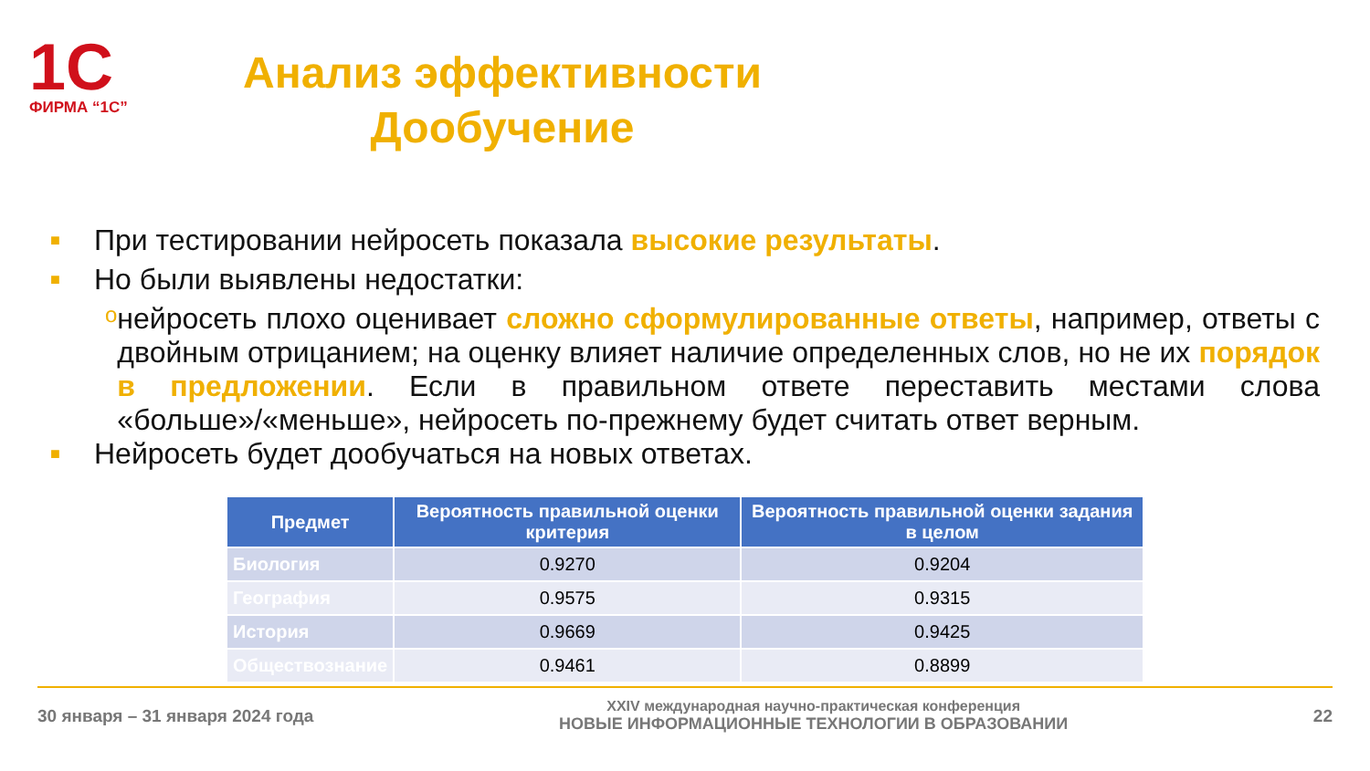1С
ФИРМА “1С”
Анализ эффективности Дообучение
■ При тестировании нейросеть показала высокие результаты.
■ Но были выявлены недостатки:
oнейросеть плохо оценивает сложно сформулированные ответы, например, ответы с двойным отрицанием; на оценку влияет наличие определенных слов, но не их порядок в предложении. Если в правильном ответе переставить местами слова «больше»/«меньше», нейросеть по-прежнему будет считать ответ верным.
■ Нейросеть будет дообучаться на новых ответах.
| Предмет | Вероятность правильной оценки критерия | Вероятность правильной оценки задания в целом |
| --- | --- | --- |
| Биология | 0.9270 | 0.9204 |
| География | 0.9575 | 0.9315 |
| История | 0.9669 | 0.9425 |
| Обществознание | 0.9461 | 0.8899 |
30 января – 31 января 2024 года
XXIV международная научно-практическая конференция
НОВЫЕ ИНФОРМАЦИОННЫЕ ТЕХНОЛОГИИ В ОБРАЗОВАНИИ
22